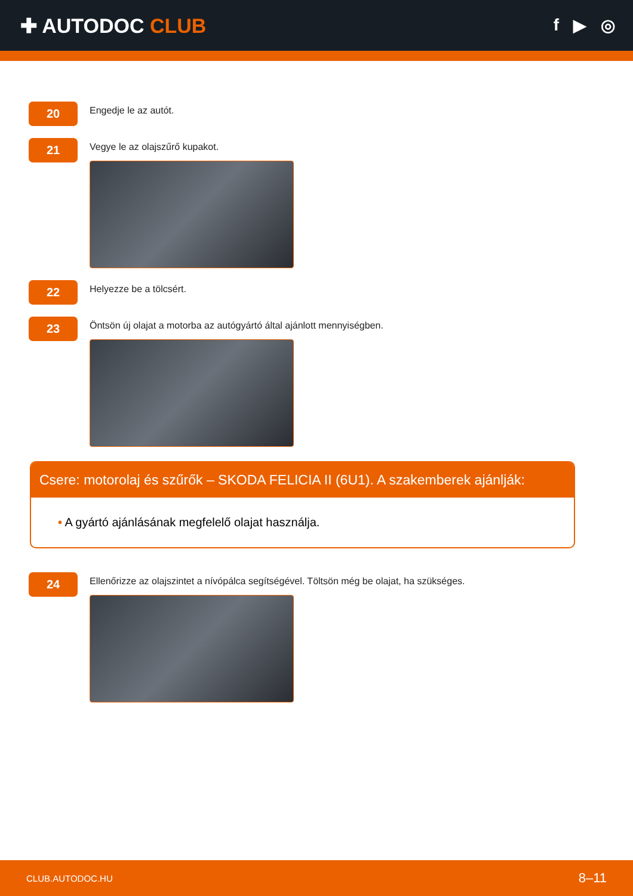✚ AUTODOC CLUB
f ▶ ◎
20
Engedje le az autót.
21
Vegye le az olajszűrő kupakot.
22
Helyezze be a tölcsért.
23
Öntsön új olajat a motorba az autógyártó által ajánlott mennyiségben.
Csere: motorolaj és szűrők – SKODA FELICIA II (6U1). A szakemberek ajánlják:
• A gyártó ajánlásának megfelelő olajat használja.
24
Ellenőrizze az olajszintet a nívópálca segítségével. Töltsön még be olajat, ha szükséges.
CLUB.AUTODOC.HU 8–11